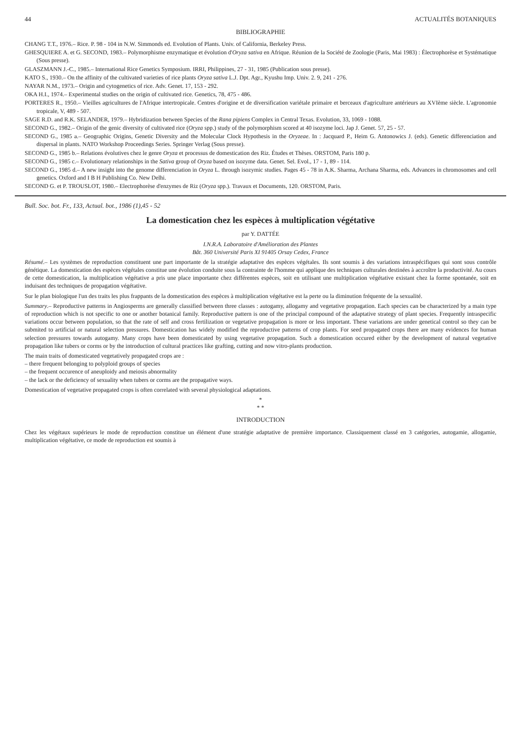44 ACTUALITÉS BOTANIQUES
BIBLIOGRAPHIE
CHANG T.T., 1976.– Rice. P. 98 - 104 in N.W. Simmonds ed. Evolution of Plants. Univ. of California, Berkeley Press.
GHESQUIERE A. et G. SECOND, 1983.– Polymorphisme enzymatique et évolution d'Oryza sativa en Afrique. Réunion de la Société de Zoologie (Paris, Mai 1983) : Électrophorèse et Systématique (Sous presse).
GLASZMANN J.-C., 1985.– International Rice Genetics Symposium. IRRI, Philippines, 27 - 31, 1985 (Publication sous presse).
KATO S., 1930.– On the affinity of the cultivated varieties of rice plants Oryza sativa L.J. Dpt. Agr., Kyushu Imp. Univ. 2. 9, 241 - 276.
NAYAR N.M., 1973.– Origin and cytogenetics of rice. Adv. Genet. 17, 153 - 292.
OKA H.I., 1974.– Experimental studies on the origin of cultivated rice. Genetics, 78, 475 - 486.
PORTERES R., 1950.– Vieilles agricultures de l'Afrique intertropicale. Centres d'origine et de diversification variétale primaire et berceaux d'agriculture antérieurs au XVIème siècle. L'agronomie tropicale, V, 489 - 507.
SAGE R.D. and R.K. SELANDER, 1979.– Hybridization between Species of the Rana pipiens Complex in Central Texas. Evolution, 33, 1069 - 1088.
SECOND G., 1982.– Origin of the genic diversity of cultivated rice (Oryza spp.) study of the polymorphism scored at 40 isozyme loci. Jap J. Genet. 57, 25 - 57.
SECOND G., 1985 a.– Geographic Origins, Genetic Diversity and the Molecular Clock Hypothesis in the Oryzeae. In : Jacquard P., Heim G. Antonowics J. (eds). Genetic differenciation and dispersal in plants. NATO Workshop Proceedings Series. Springer Verlag (Sous presse).
SECOND G., 1985 b.– Relations évolutives chez le genre Oryza et processus de domestication des Riz. Études et Thèses. ORSTOM, Paris 180 p.
SECOND G., 1985 c.– Evolutionary relationships in the Sativa group of Oryza based on isozyme data. Genet. Sel. Evol., 17 - 1, 89 - 114.
SECOND G., 1985 d.– A new insight into the genome differenciation in Oryza L. through isozymic studies. Pages 45 - 78 in A.K. Sharma, Archana Sharma, eds. Advances in chromosomes and cell genetics. Oxford and I B H Publishing Co. New Delhi.
SECOND G. et P. TROUSLOT, 1980.– Electrophorèse d'enzymes de Riz (Oryza spp.). Travaux et Documents, 120. ORSTOM, Paris.
Bull. Soc. bot. Fr., 133, Actual. bot., 1986 (1),45 - 52
La domestication chez les espèces à multiplication végétative
par Y. DATTÉE
I.N.R.A. Laboratoire d'Amélioration des Plantes
Bât. 360 Université Paris XI 91405 Orsay Cedex, France
Résumé.– Les systèmes de reproduction constituent une part importante de la stratégie adaptative des espèces végétales. Ils sont soumis à des variations intraspécifiques qui sont sous contrôle génétique. La domestication des espèces végétales constitue une évolution conduite sous la contrainte de l'homme qui applique des techniques culturales destinées à accroître la productivité. Au cours de cette domestication, la multiplication végétative a pris une place importante chez différentes espèces, soit en utilisant une multiplication végétative existant chez la forme spontanée, soit en induisant des techniques de propagation végétative.
Sur le plan biologique l'un des traits les plus frappants de la domestication des espèces à multiplication végétative est la perte ou la diminution fréquente de la sexualité.
Summary.– Reproductive patterns in Angiosperms are generally classified between three classes : autogamy, allogamy and vegetative propagation. Each species can be characterized by a main type of reproduction which is not specific to one or another botanical family. Reproductive pattern is one of the principal compound of the adaptative strategy of plant species. Frequently intraspecific variations occur between population, so that the rate of self and cross fertilization or vegetative propagation is more or less important. These variations are under genetical control so they can be submited to artificial or natural selection pressures. Domestication has widely modified the reproductive patterns of crop plants. For seed propagated crops there are many evidences for human selection pressures towards autogamy. Many crops have been domesticated by using vegetative propagation. Such a domestication occured either by the development of natural vegetative propagation like tubers or corms or by the introduction of cultural practices like grafting, cutting and now vitro-plants production.
The main traits of domesticated vegetatively propagated crops are :
– there frequent belonging to polyploid groups of species
– the frequent occurence of aneuploidy and meiosis abnormality
– the lack or the deficiency of sexuality when tubers or corms are the propagative ways.
Domestication of vegetative propagated crops is often correlated with several physiological adaptations.
*
* *
INTRODUCTION
Chez les végétaux supérieurs le mode de reproduction constitue un élément d'une stratégie adaptative de première importance. Classiquement classé en 3 catégories, autogamie, allogamie, multiplication végétative, ce mode de reproduction est soumis à